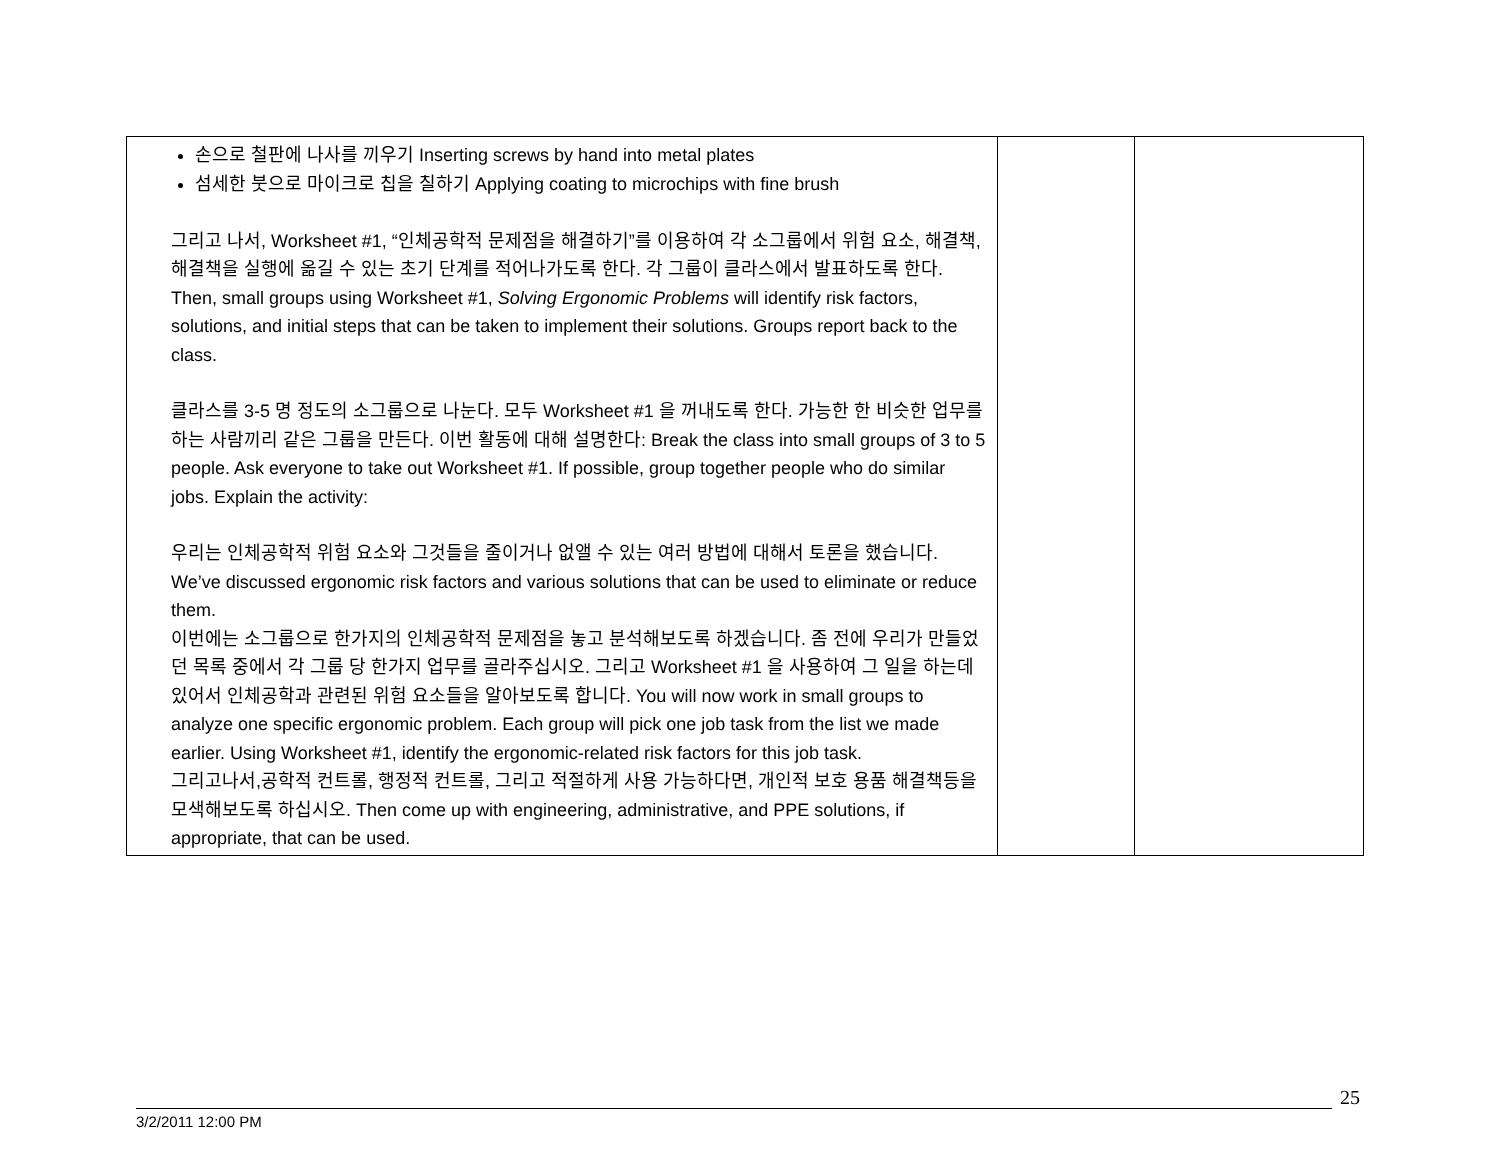| 손으로 철판에 나사를 끼우기 Inserting screws by hand into metal plates 섬세한 붓으로 마이크로 칩을 칠하기 Applying coating to microchips with fine brush 그리고 나서, Worksheet #1, “인체공학적 문제점을 해결하기”를 이용하여 각 소그룹에서 위험 요소, 해결책, 해결책을 실행에 옮길 수 있는 초기 단계를 적어나가도록 한다. 각 그룹이 클라스에서 발표하도록 한다. Then, small groups using Worksheet #1, Solving Ergonomic Problems will identify risk factors, solutions, and initial steps that can be taken to implement their solutions. Groups report back to the class. 클라스를 3-5 명 정도의 소그룹으로 나눈다. 모두 Worksheet #1 을 꺼내도록 한다. 가능한 한 비슷한 업무를 하는 사람끼리 같은 그룹을 만든다. 이번 활동에 대해 설명한다: Break the class into small groups of 3 to 5 people. Ask everyone to take out Worksheet #1. If possible, group together people who do similar jobs. Explain the activity: 우리는 인체공학적 위험 요소와 그것들을 줄이거나 없앨 수 있는 여러 방법에 대해서 토론을 했습니다. We’ve discussed ergonomic risk factors and various solutions that can be used to eliminate or reduce them. 이번에는 소그룹으로 한가지의 인체공학적 문제점을 놓고 분석해보도록 하겠습니다. 좀 전에 우리가 만들었던 목록 중에서 각 그룹 당 한가지 업무를 골라주십시오. 그리고 Worksheet #1 을 사용하여 그 일을 하는데 있어서 인체공학과 관련된 위험 요소들을 알아보도록 합니다. You will now work in small groups to analyze one specific ergonomic problem. Each group will pick one job task from the list we made earlier. Using Worksheet #1, identify the ergonomic-related risk factors for this job task. 그리고나서,공학적 컨트롤, 행정적 컨트롤, 그리고 적절하게 사용 가능하다면, 개인적 보호 용품 해결책등을 모색해보도록 하십시오. Then come up with engineering, administrative, and PPE solutions, if appropriate, that can be used. | | |
25
3/2/2011 12:00 PM